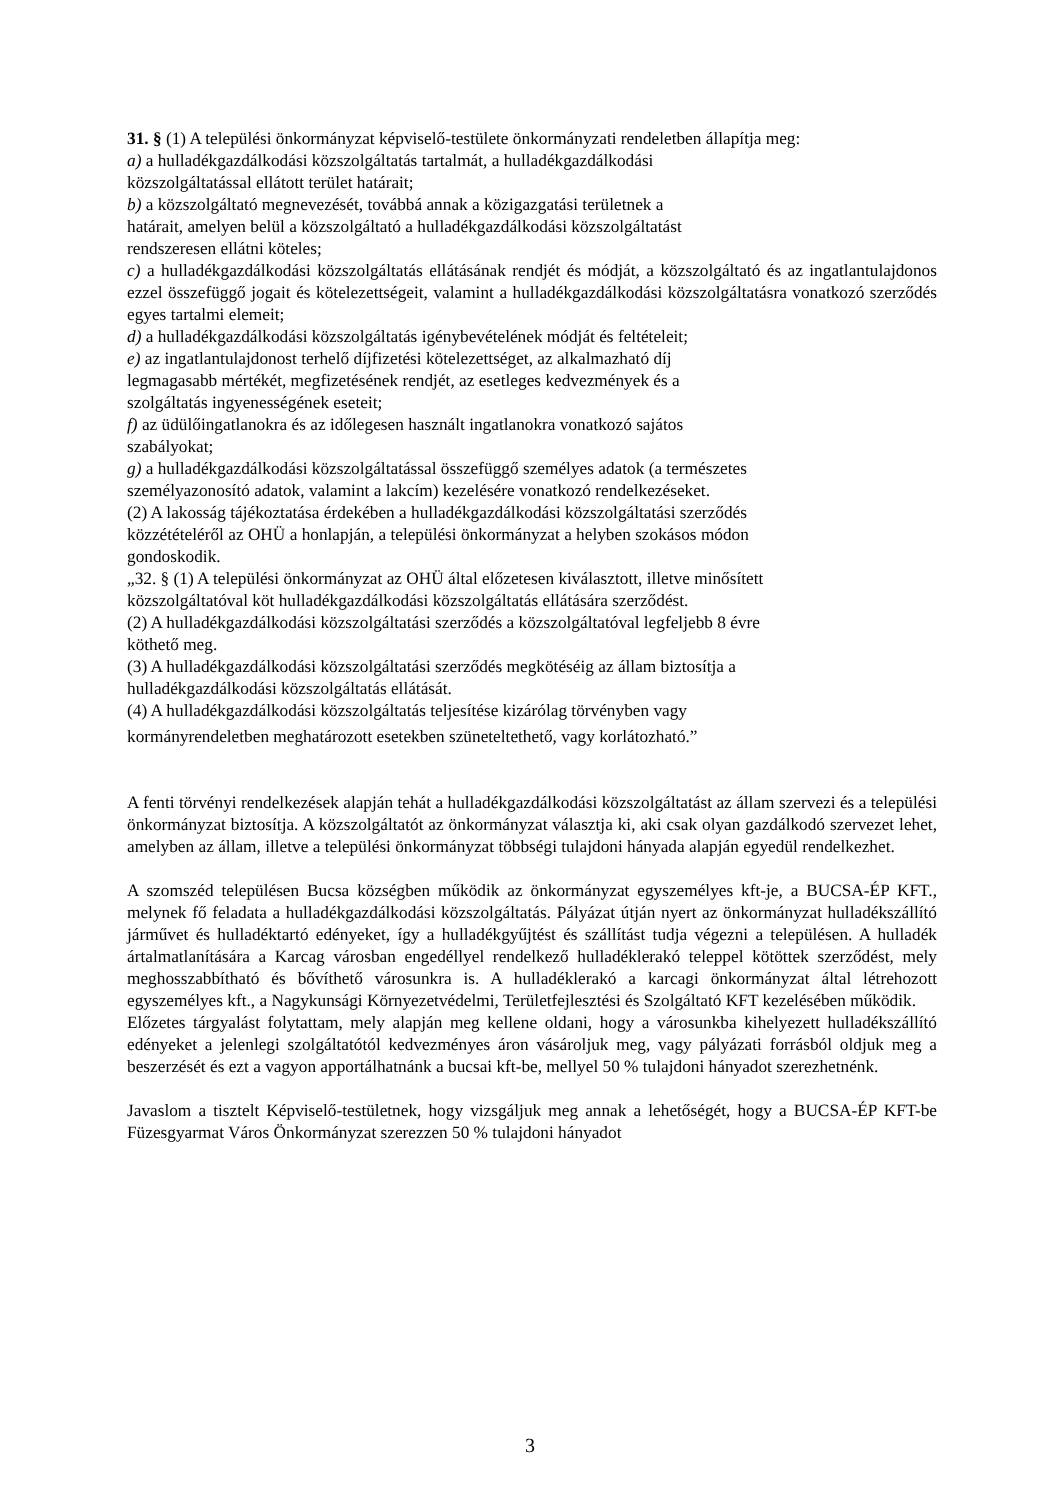31. § (1) A települési önkormányzat képviselő-testülete önkormányzati rendeletben állapítja meg:
a) a hulladékgazdálkodási közszolgáltatás tartalmát, a hulladékgazdálkodási
közszolgáltatással ellátott terület határait;
b) a közszolgáltató megnevezését, továbbá annak a közigazgatási területnek a
határait, amelyen belül a közszolgáltató a hulladékgazdálkodási közszolgáltatást
rendszeresen ellátni köteles;
c) a hulladékgazdálkodási közszolgáltatás ellátásának rendjét és módját, a közszolgáltató és az ingatlantulajdonos ezzel összefüggő jogait és kötelezettségeit, valamint a hulladékgazdálkodási közszolgáltatásra vonatkozó szerződés egyes tartalmi elemeit;
d) a hulladékgazdálkodási közszolgáltatás igénybevételének módját és feltételeit;
e) az ingatlantulajdonost terhelő díjfizetési kötelezettséget, az alkalmazható díj
legmagasabb mértékét, megfizetésének rendjét, az esetleges kedvezmények és a
szolgáltatás ingyenességének eseteit;
f) az üdülőingatlanokra és az időlegesen használt ingatlanokra vonatkozó sajátos
szabályokat;
g) a hulladékgazdálkodási közszolgáltatással összefüggő személyes adatok (a természetes
személyazonosító adatok, valamint a lakcím) kezelésére vonatkozó rendelkezéseket.
(2) A lakosság tájékoztatása érdekében a hulladékgazdálkodási közszolgáltatási szerződés
közzétételéről az OHÜ a honlapján, a települési önkormányzat a helyben szokásos módon
gondoskodik.
„32. § (1) A települési önkormányzat az OHÜ által előzetesen kiválasztott, illetve minősített
közszolgáltatóval köt hulladékgazdálkodási közszolgáltatás ellátására szerződést.
(2) A hulladékgazdálkodási közszolgáltatási szerződés a közszolgáltatóval legfeljebb 8 évre
köthető meg.
(3) A hulladékgazdálkodási közszolgáltatási szerződés megkötéséig az állam biztosítja a
hulladékgazdálkodási közszolgáltatás ellátását.
(4) A hulladékgazdálkodási közszolgáltatás teljesítése kizárólag törvényben vagy
kormányrendeletben meghatározott esetekben szüneteltethető, vagy korlátozható.”
A fenti törvényi rendelkezések alapján tehát a hulladékgazdálkodási közszolgáltatást az állam szervezi és a települési önkormányzat biztosítja. A közszolgáltatót az önkormányzat választja ki, aki csak olyan gazdálkodó szervezet lehet, amelyben az állam, illetve a települési önkormányzat többségi tulajdoni hányada alapján egyedül rendelkezhet.
A szomszéd településen Bucsa községben működik az önkormányzat egyszemélyes kft-je, a BUCSA-ÉP KFT., melynek fő feladata a hulladékgazdálkodási közszolgáltatás. Pályázat útján nyert az önkormányzat hulladékszállító járművet és hulladéktartó edényeket, így a hulladékgyűjtést és szállítást tudja végezni a településen. A hulladék ártalmatlanítására a Karcag városban engedéllyel rendelkező hulladéklerakó teleppel kötöttek szerződést, mely meghosszabbítható és bővíthető városunkra is. A hulladéklerakó a karcagi önkormányzat által létrehozott egyszemélyes kft., a Nagykunsági Környezetvédelmi, Területfejlesztési és Szolgáltató KFT kezelésében működik.
Előzetes tárgyalást folytattam, mely alapján meg kellene oldani, hogy a városunkba kihelyezett hulladékszállító edényeket a jelenlegi szolgáltatótól kedvezményes áron vásároljuk meg, vagy pályázati forrásból oldjuk meg a beszerzését és ezt a vagyon apportálhatnánk a bucsai kft-be, mellyel 50 % tulajdoni hányadot szerezhetnénk.
Javaslom a tisztelt Képviselő-testületnek, hogy vizsgáljuk meg annak a lehetőségét, hogy a BUCSA-ÉP KFT-be Füzesgyarmat Város Önkormányzat szerezzen 50 % tulajdoni hányadot
3